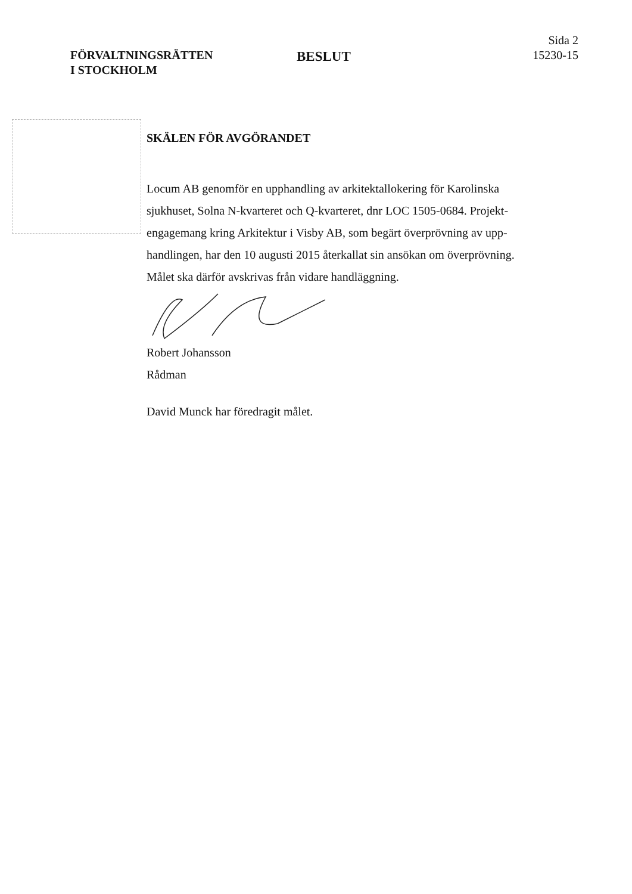FÖRVALTNINGSRÄTTEN
I STOCKHOLM
BESLUT
Sida 2
15230-15
SKÄLEN FÖR AVGÖRANDET
Locum AB genomför en upphandling av arkitektallokering för Karolinska sjukhuset, Solna N-kvarteret och Q-kvarteret, dnr LOC 1505-0684. Projekt­engagemang kring Arkitektur i Visby AB, som begärt överprövning av upp­handlingen, har den 10 augusti 2015 återkallat sin ansökan om över­prövning. Målet ska därför avskrivas från vidare handläggning.
Robert Johansson
Rådman
David Munck har föredragit målet.